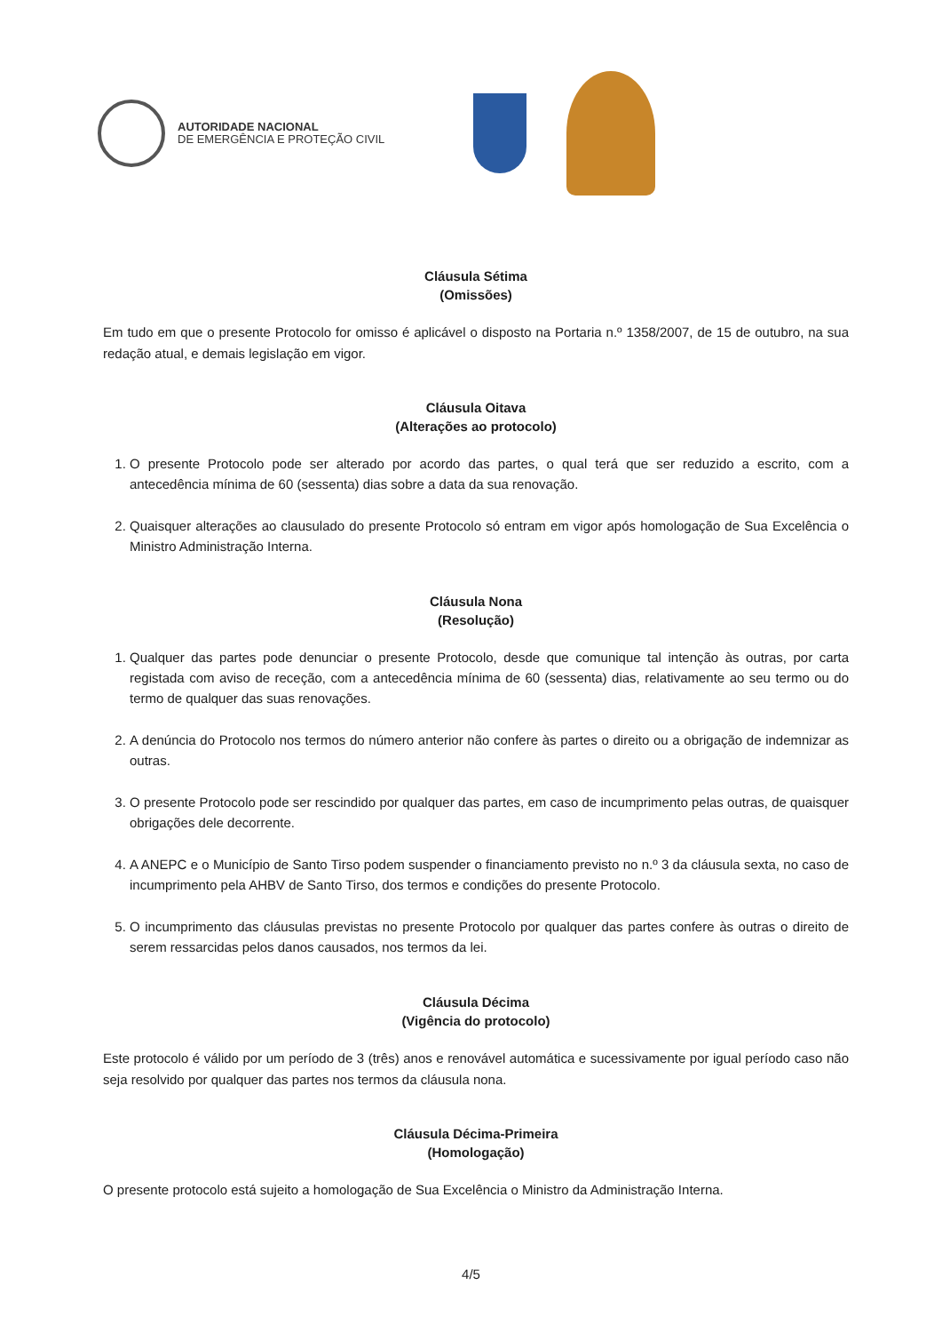AUTORIDADE NACIONAL
DE EMERGÊNCIA E PROTEÇÃO CIVIL
Cláusula Sétima
(Omissões)
Em tudo em que o presente Protocolo for omisso é aplicável o disposto na Portaria n.º 1358/2007, de 15 de outubro, na sua redação atual, e demais legislação em vigor.
Cláusula Oitava
(Alterações ao protocolo)
1. O presente Protocolo pode ser alterado por acordo das partes, o qual terá que ser reduzido a escrito, com a antecedência mínima de 60 (sessenta) dias sobre a data da sua renovação.
2. Quaisquer alterações ao clausulado do presente Protocolo só entram em vigor após homologação de Sua Excelência o Ministro Administração Interna.
Cláusula Nona
(Resolução)
1. Qualquer das partes pode denunciar o presente Protocolo, desde que comunique tal intenção às outras, por carta registada com aviso de receção, com a antecedência mínima de 60 (sessenta) dias, relativamente ao seu termo ou do termo de qualquer das suas renovações.
2. A denúncia do Protocolo nos termos do número anterior não confere às partes o direito ou a obrigação de indemnizar as outras.
3. O presente Protocolo pode ser rescindido por qualquer das partes, em caso de incumprimento pelas outras, de quaisquer obrigações dele decorrente.
4. A ANEPC e o Município de Santo Tirso podem suspender o financiamento previsto no n.º 3 da cláusula sexta, no caso de incumprimento pela AHBV de Santo Tirso, dos termos e condições do presente Protocolo.
5. O incumprimento das cláusulas previstas no presente Protocolo por qualquer das partes confere às outras o direito de serem ressarcidas pelos danos causados, nos termos da lei.
Cláusula Décima
(Vigência do protocolo)
Este protocolo é válido por um período de 3 (três) anos e renovável automática e sucessivamente por igual período caso não seja resolvido por qualquer das partes nos termos da cláusula nona.
Cláusula Décima-Primeira
(Homologação)
O presente protocolo está sujeito a homologação de Sua Excelência o Ministro da Administração Interna.
4/5